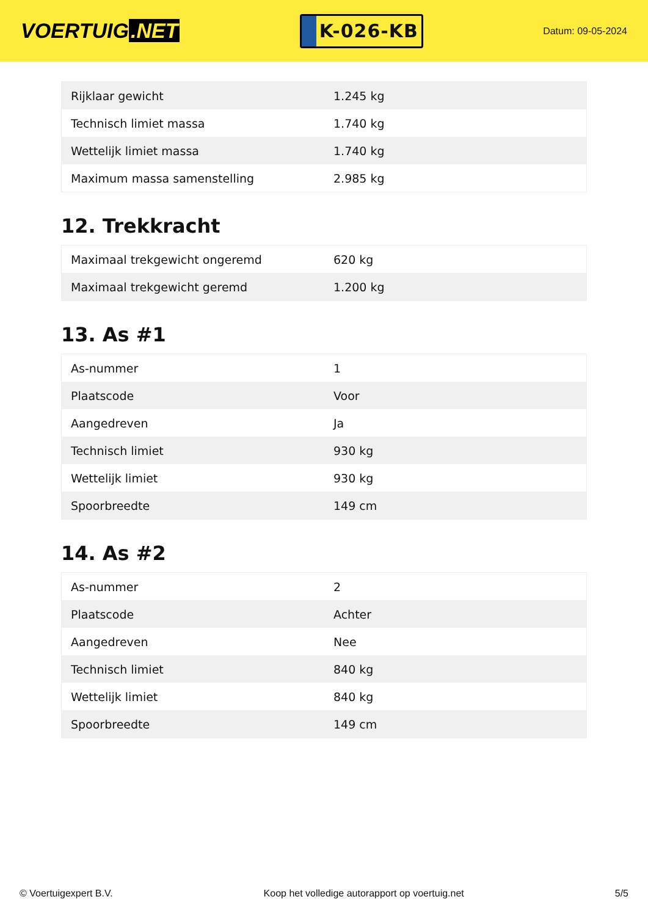VOERTUIG.NET
K-026-KB
Datum: 09-05-2024
| Rijklaar gewicht | 1.245 kg |
| Technisch limiet massa | 1.740 kg |
| Wettelijk limiet massa | 1.740 kg |
| Maximum massa samenstelling | 2.985 kg |
12. Trekkracht
| Maximaal trekgewicht ongeremd | 620 kg |
| Maximaal trekgewicht geremd | 1.200 kg |
13. As #1
| As-nummer | 1 |
| Plaatscode | Voor |
| Aangedreven | Ja |
| Technisch limiet | 930 kg |
| Wettelijk limiet | 930 kg |
| Spoorbreedte | 149 cm |
14. As #2
| As-nummer | 2 |
| Plaatscode | Achter |
| Aangedreven | Nee |
| Technisch limiet | 840 kg |
| Wettelijk limiet | 840 kg |
| Spoorbreedte | 149 cm |
© Voertuigexpert B.V. Koop het volledige autorapport op voertuig.net 5/5